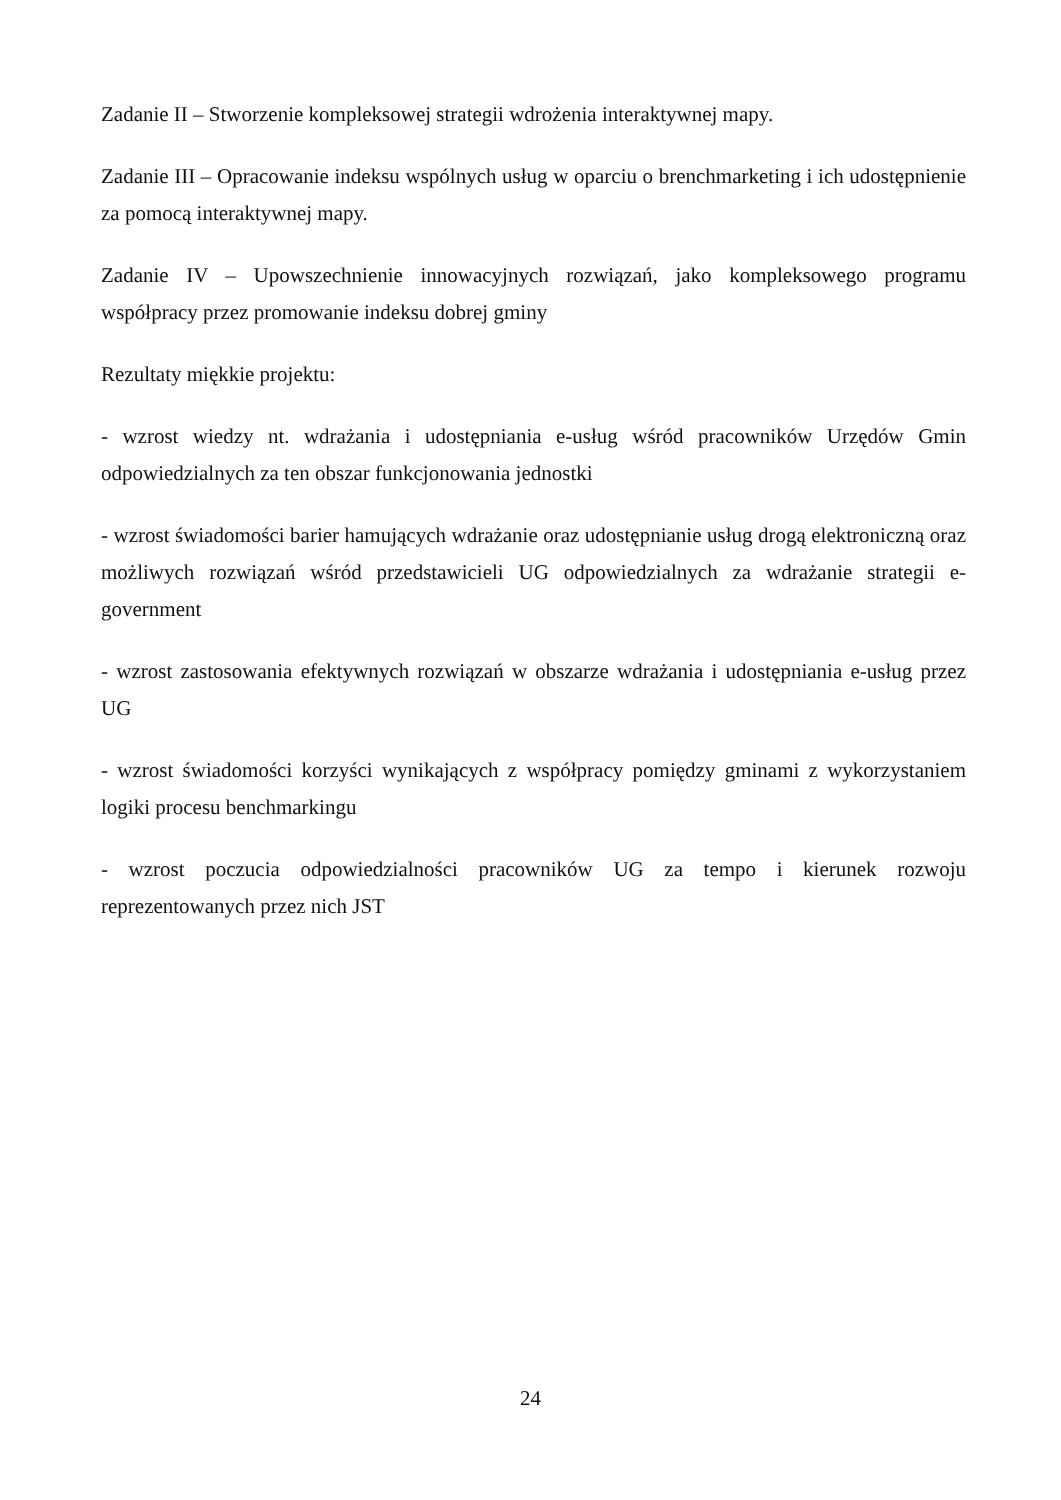Zadanie II – Stworzenie kompleksowej strategii wdrożenia interaktywnej mapy.
Zadanie III – Opracowanie indeksu wspólnych usług w oparciu o brenchmarketing i ich udostępnienie za pomocą interaktywnej mapy.
Zadanie IV – Upowszechnienie innowacyjnych rozwiązań, jako kompleksowego programu współpracy przez promowanie indeksu dobrej gminy
Rezultaty miękkie projektu:
- wzrost wiedzy nt. wdrażania i udostępniania e-usług wśród pracowników Urzędów Gmin odpowiedzialnych za ten obszar funkcjonowania jednostki
- wzrost świadomości barier hamujących wdrażanie oraz udostępnianie usług drogą elektroniczną oraz możliwych rozwiązań wśród przedstawicieli UG odpowiedzialnych za wdrażanie strategii e-government
- wzrost zastosowania efektywnych rozwiązań w obszarze wdrażania i udostępniania e-usług przez UG
- wzrost świadomości korzyści wynikających z współpracy pomiędzy gminami z wykorzystaniem logiki procesu benchmarkingu
- wzrost poczucia odpowiedzialności pracowników UG za tempo i kierunek rozwoju reprezentowanych przez nich JST
24